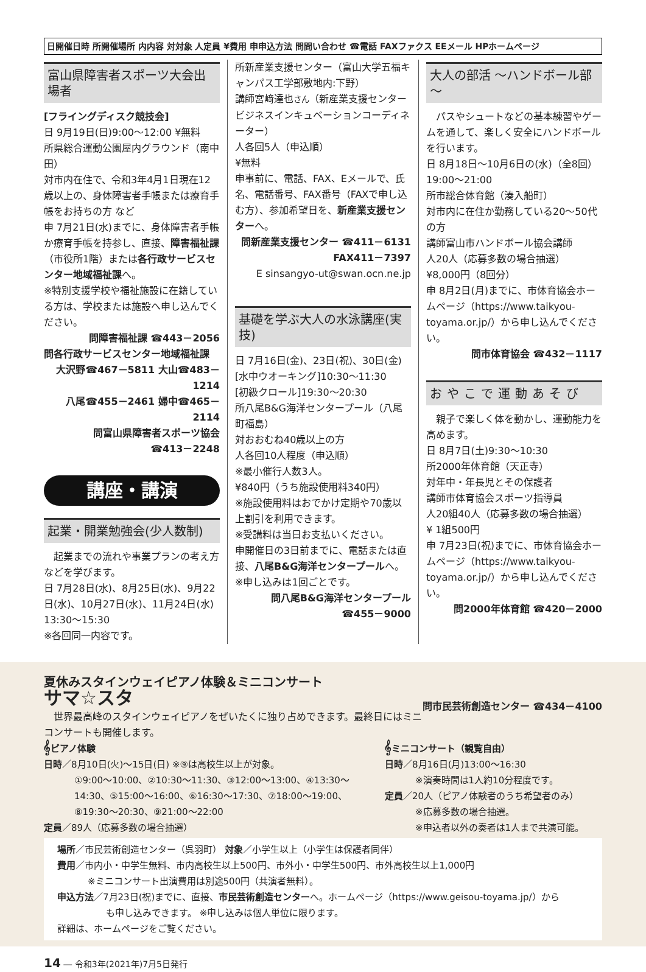日開催日時 所開催場所 内内容 対対象 人定員 ¥費用 申申込方法 問問い合わせ ☎電話 FAXファクス EEメール HPホームページ
富山県障害者スポーツ大会出場者
[フライングディスク競技会]
日 9月19日(日)9:00～12:00 ¥無料
所県総合運動公園屋内グラウンド（南中田）
対市内在住で、令和3年4月1日現在12歳以上の、身体障害者手帳または療育手帳をお持ちの方 など
申 7月21日(水)までに、身体障害者手帳か療育手帳を持参し、直接、障害福祉課（市役所1階）または各行政サービスセンター地域福祉課へ。
※特別支援学校や福祉施設に在籍している方は、学校または施設へ申し込んでください。
問障害福祉課 ☎443－2056
問各行政サービスセンター地域福祉課
大沢野☎467－5811 大山☎483－1214
八尾☎455－2461 婦中☎465－2114
問富山県障害者スポーツ協会
☎413－2248
講座・講演
起業・開業勉強会(少人数制)
　起業までの流れや事業プランの考え方などを学びます。
日 7月28日(水)、8月25日(水)、9月22日(水)、10月27日(水)、11月24日(水) 13:30～15:30
※各回同一内容です。
所新産業支援センター（富山大学五福キャンパス工学部敷地内:下野）
講師宮﨑達也さん（新産業支援センタービジネスインキュベーションコーディネーター）
人各回5人（申込順）
¥無料
申事前に、電話、FAX、Eメールで、氏名、電話番号、FAX番号（FAXで申し込む方）、参加希望日を、新産業支援センターへ。
問新産業支援センター ☎411－6131
FAX411－7397
E sinsangyo-ut@swan.ocn.ne.jp
基礎を学ぶ大人の水泳講座(実技)
日 7月16日(金)、23日(祝)、30日(金)
[水中ウオーキング]10:30～11:30
[初級クロール]19:30～20:30
所八尾B&G海洋センタープール（八尾町福島）
対おおむね40歳以上の方
人各回10人程度（申込順）
※最小催行人数3人。
¥840円（うち施設使用料340円）
※施設使用料はおでかけ定期や70歳以上割引を利用できます。
※受講料は当日お支払いください。
申開催日の3日前までに、電話または直接、八尾B&G海洋センタープールへ。
※申し込みは1回ごとです。
問八尾B&G海洋センタープール
☎455－9000
大人の部活 ～ハンドボール部～
　パスやシュートなどの基本練習やゲームを通して、楽しく安全にハンドボールを行います。
日 8月18日～10月6日の(水)（全8回） 19:00～21:00
所市総合体育館（湊入船町）
対市内に在住か勤務している20～50代の方
講師富山市ハンドボール協会講師
人20人（応募多数の場合抽選）
¥8,000円（8回分）
申 8月2日(月)までに、市体育協会ホームページ（https://www.taikyou-toyama.or.jp/）から申し込んでください。
問市体育協会 ☎432－1117
おやこで運動あそび
　親子で楽しく体を動かし、運動能力を高めます。
日 8月7日(土)9:30～10:30
所2000年体育館（天正寺）
対年中・年長児とその保護者
講師市体育協会スポーツ指導員
人20組40人（応募多数の場合抽選）
¥ 1組500円
申 7月23日(祝)までに、市体育協会ホームページ（https://www.taikyou-toyama.or.jp/）から申し込んでください。
問2000年体育館 ☎420－2000
夏休みスタインウェイピアノ体験＆ミニコンサート
サマ☆スタ
問市民芸術創造センター ☎434－4100
　世界最高峰のスタインウェイピアノをぜいたくに独り占めできます。最終日にはミニコンサートも開催します。
𝄞ピアノ体験
日時／8月10日(火)～15日(日) ※⑨は高校生以上が対象。
①9:00～10:00、②10:30～11:30、③12:00～13:00、④13:30～14:30、⑤15:00～16:00、⑥16:30～17:30、⑦18:00～19:00、⑧19:30～20:30、⑨21:00～22:00
定員／89人（応募多数の場合抽選）
𝄞ミニコンサート（観覧自由）
日時／8月16日(月)13:00～16:30
※演奏時間は1人約10分程度です。
定員／20人（ピアノ体験者のうち希望者のみ）
※応募多数の場合抽選。
※申込者以外の奏者は1人まで共演可能。
場所／市民芸術創造センター（呉羽町） 対象／小学生以上（小学生は保護者同伴）
費用／市内小・中学生無料、市内高校生以上500円、市外小・中学生500円、市外高校生以上1,000円
※ミニコンサート出演費用は別途500円（共演者無料）。
申込方法／7月23日(祝)までに、直接、市民芸術創造センターへ。ホームページ（https://www.geisou-toyama.jp/）から
も申し込みできます。 ※申し込みは個人単位に限ります。
詳細は、ホームページをご覧ください。
14 ― 令和3年(2021年)7月5日発行